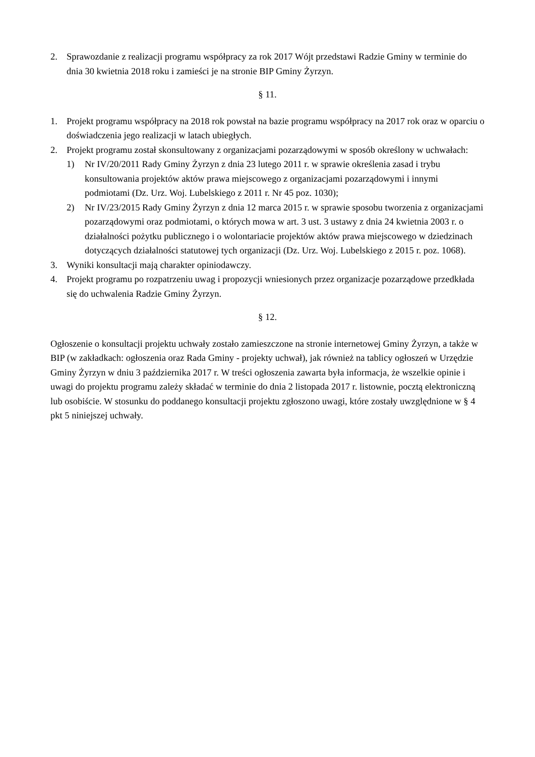2. Sprawozdanie z realizacji programu współpracy za rok 2017 Wójt przedstawi Radzie Gminy w terminie do dnia 30 kwietnia 2018 roku i zamieści je na stronie BIP Gminy Żyrzyn.
§ 11.
1. Projekt programu współpracy na 2018 rok powstał na bazie programu współpracy na 2017 rok oraz w oparciu o doświadczenia jego realizacji w latach ubiegłych.
2. Projekt programu został skonsultowany z organizacjami pozarządowymi w sposób określony w uchwałach:
1) Nr IV/20/2011 Rady Gminy Żyrzyn z dnia 23 lutego 2011 r. w sprawie określenia zasad i trybu konsultowania projektów aktów prawa miejscowego z organizacjami pozarządowymi i innymi podmiotami (Dz. Urz. Woj. Lubelskiego z 2011 r. Nr 45 poz. 1030);
2) Nr IV/23/2015 Rady Gminy Żyrzyn z dnia 12 marca 2015 r. w sprawie sposobu tworzenia z organizacjami pozarządowymi oraz podmiotami, o których mowa w art. 3 ust. 3 ustawy z dnia 24 kwietnia 2003 r. o działalności pożytku publicznego i o wolontariacie projektów aktów prawa miejscowego w dziedzinach dotyczących działalności statutowej tych organizacji (Dz. Urz. Woj. Lubelskiego z 2015 r. poz. 1068).
3. Wyniki konsultacji mają charakter opiniodawczy.
4. Projekt programu po rozpatrzeniu uwag i propozycji wniesionych przez organizacje pozarządowe przedkłada się do uchwalenia Radzie Gminy Żyrzyn.
§ 12.
Ogłoszenie o konsultacji projektu uchwały zostało zamieszczone na stronie internetowej Gminy Żyrzyn, a także w BIP (w zakładkach: ogłoszenia oraz Rada Gminy - projekty uchwał), jak również na tablicy ogłoszeń w Urzędzie Gminy Żyrzyn w dniu 3 października 2017 r. W treści ogłoszenia zawarta była informacja, że wszelkie opinie i uwagi do projektu programu zależy składać w terminie do dnia 2 listopada 2017 r. listownie, pocztą elektroniczną lub osobiście. W stosunku do poddanego konsultacji projektu zgłoszono uwagi, które zostały uwzględnione w § 4 pkt 5 niniejszej uchwały.